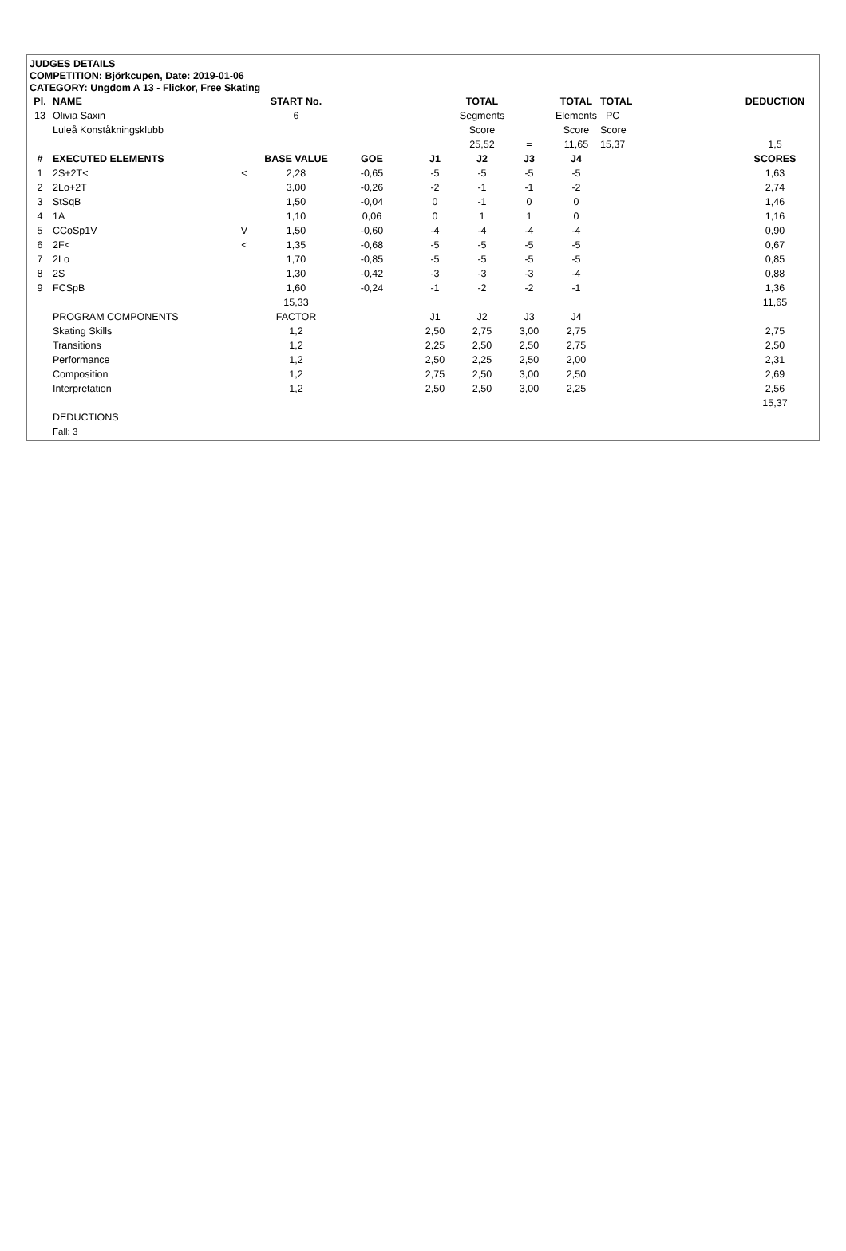JUDGES DETAILS
COMPETITION: Björkcupen, Date: 2019-01-06
CATEGORY: Ungdom A 13 - Flickor, Free Skating
| Pl. | NAME | | START No. | | | TOTAL | | TOTAL | TOTAL | | DEDUCTION |
| --- | --- | --- | --- | --- | --- | --- | --- | --- | --- | --- | --- |
| 13 | Olivia Saxin | | 6 | | | Segments | | Elements | PC | | |
| | Luleå Konståkningsklubb | | | | | Score | | Score | Score | | |
| | | | | | | 25,52 | = | 11,65 | 15,37 | | 1,5 |
| # | EXECUTED ELEMENTS | | BASE VALUE | GOE | J1 | J2 | J3 | J4 | | | SCORES |
| 1 | 2S+2T< | < | 2,28 | -0,65 | -5 | -5 | -5 | -5 | | | 1,63 |
| 2 | 2Lo+2T | | 3,00 | -0,26 | -2 | -1 | -1 | -2 | | | 2,74 |
| 3 | StSqB | | 1,50 | -0,04 | 0 | -1 | 0 | 0 | | | 1,46 |
| 4 | 1A | | 1,10 | 0,06 | 0 | 1 | 1 | 0 | | | 1,16 |
| 5 | CCoSp1V | V | 1,50 | -0,60 | -4 | -4 | -4 | -4 | | | 0,90 |
| 6 | 2F< | < | 1,35 | -0,68 | -5 | -5 | -5 | -5 | | | 0,67 |
| 7 | 2Lo | | 1,70 | -0,85 | -5 | -5 | -5 | -5 | | | 0,85 |
| 8 | 2S | | 1,30 | -0,42 | -3 | -3 | -3 | -4 | | | 0,88 |
| 9 | FCSpB | | 1,60 | -0,24 | -1 | -2 | -2 | -1 | | | 1,36 |
| | | | 15,33 | | | | | | | | 11,65 |
| | PROGRAM COMPONENTS | | FACTOR | | J1 | J2 | J3 | J4 | | | |
| | Skating Skills | | 1,2 | | 2,50 | 2,75 | 3,00 | 2,75 | | | 2,75 |
| | Transitions | | 1,2 | | 2,25 | 2,50 | 2,50 | 2,75 | | | 2,50 |
| | Performance | | 1,2 | | 2,50 | 2,25 | 2,50 | 2,00 | | | 2,31 |
| | Composition | | 1,2 | | 2,75 | 2,50 | 3,00 | 2,50 | | | 2,69 |
| | Interpretation | | 1,2 | | 2,50 | 2,50 | 3,00 | 2,25 | | | 2,56 |
| | | | | | | | | | | | 15,37 |
| | DEDUCTIONS | | | | | | | | | | |
| | Fall: 3 | | | | | | | | | | |